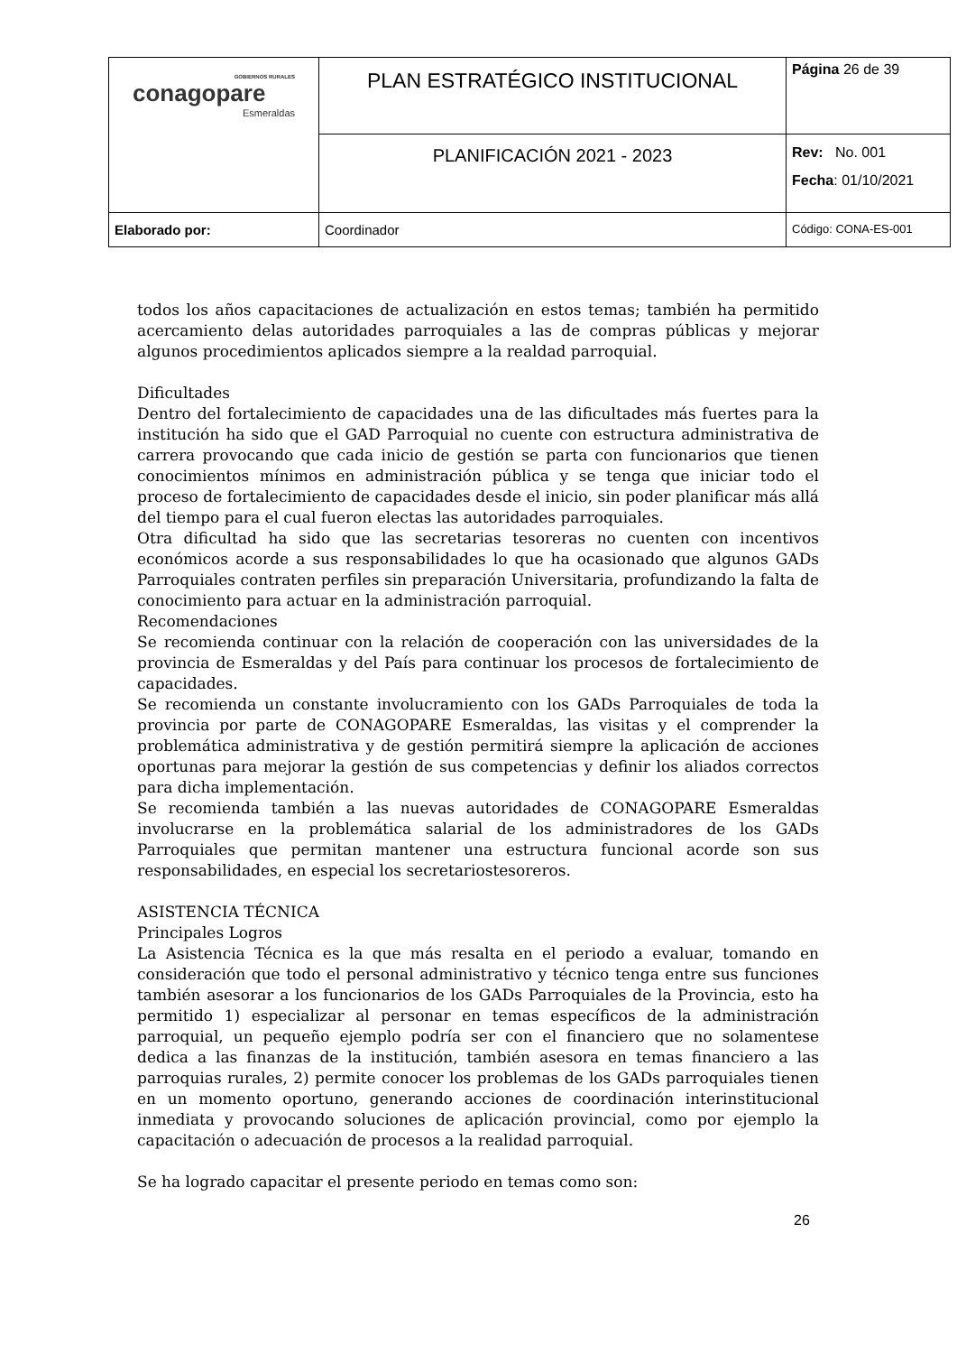| GOBIERNOS RURALES conagopare Esmeraldas | PLAN ESTRATÉGICO INSTITUCIONAL | Página 26 de 39 |
| | PLANIFICACIÓN 2021 - 2023 | Rev: No. 001 Fecha : 01/10/2021 |
| Elaborado por: | Coordinador | Código: CONA-ES-001 |
todos los años capacitaciones de actualización en estos temas; también ha permitido acercamiento delas autoridades parroquiales a las de compras públicas y mejorar algunos procedimientos aplicados siempre a la realdad parroquial.
Dificultades
Dentro del fortalecimiento de capacidades una de las dificultades más fuertes para la institución ha sido que el GAD Parroquial no cuente con estructura administrativa de carrera provocando que cada inicio de gestión se parta con funcionarios que tienen conocimientos mínimos en administración pública y se tenga que iniciar todo el proceso de fortalecimiento de capacidades desde el inicio, sin poder planificar más allá del tiempo para el cual fueron electas las autoridades parroquiales.
Otra dificultad ha sido que las secretarias tesoreras no cuenten con incentivos económicos acorde a sus responsabilidades lo que ha ocasionado que algunos GADs Parroquiales contraten perfiles sin preparación Universitaria, profundizando la falta de conocimiento para actuar en la administración parroquial.
Recomendaciones
Se recomienda continuar con la relación de cooperación con las universidades de la provincia de Esmeraldas y del País para continuar los procesos de fortalecimiento de capacidades.
Se recomienda un constante involucramiento con los GADs Parroquiales de toda la provincia por parte de CONAGOPARE Esmeraldas, las visitas y el comprender la problemática administrativa y de gestión permitirá siempre la aplicación de acciones oportunas para mejorar la gestión de sus competencias y definir los aliados correctos para dicha implementación.
Se recomienda también a las nuevas autoridades de CONAGOPARE Esmeraldas involucrarse en la problemática salarial de los administradores de los GADs Parroquiales que permitan mantener una estructura funcional acorde son sus responsabilidades, en especial los secretariostesoreros.
ASISTENCIA TÉCNICA
Principales Logros
La Asistencia Técnica es la que más resalta en el periodo a evaluar, tomando en consideración que todo el personal administrativo y técnico tenga entre sus funciones también asesorar a los funcionarios de los GADs Parroquiales de la Provincia, esto ha permitido 1) especializar al personar en temas específicos de la administración parroquial, un pequeño ejemplo podría ser con el financiero que no solamentese dedica a las finanzas de la institución, también asesora en temas financiero a las parroquias rurales, 2) permite conocer los problemas de los GADs parroquiales tienen en un momento oportuno, generando acciones de coordinación interinstitucional inmediata y provocando soluciones de aplicación provincial, como por ejemplo la capacitación o adecuación de procesos a la realidad parroquial.
Se ha logrado capacitar el presente periodo en temas como son:
26